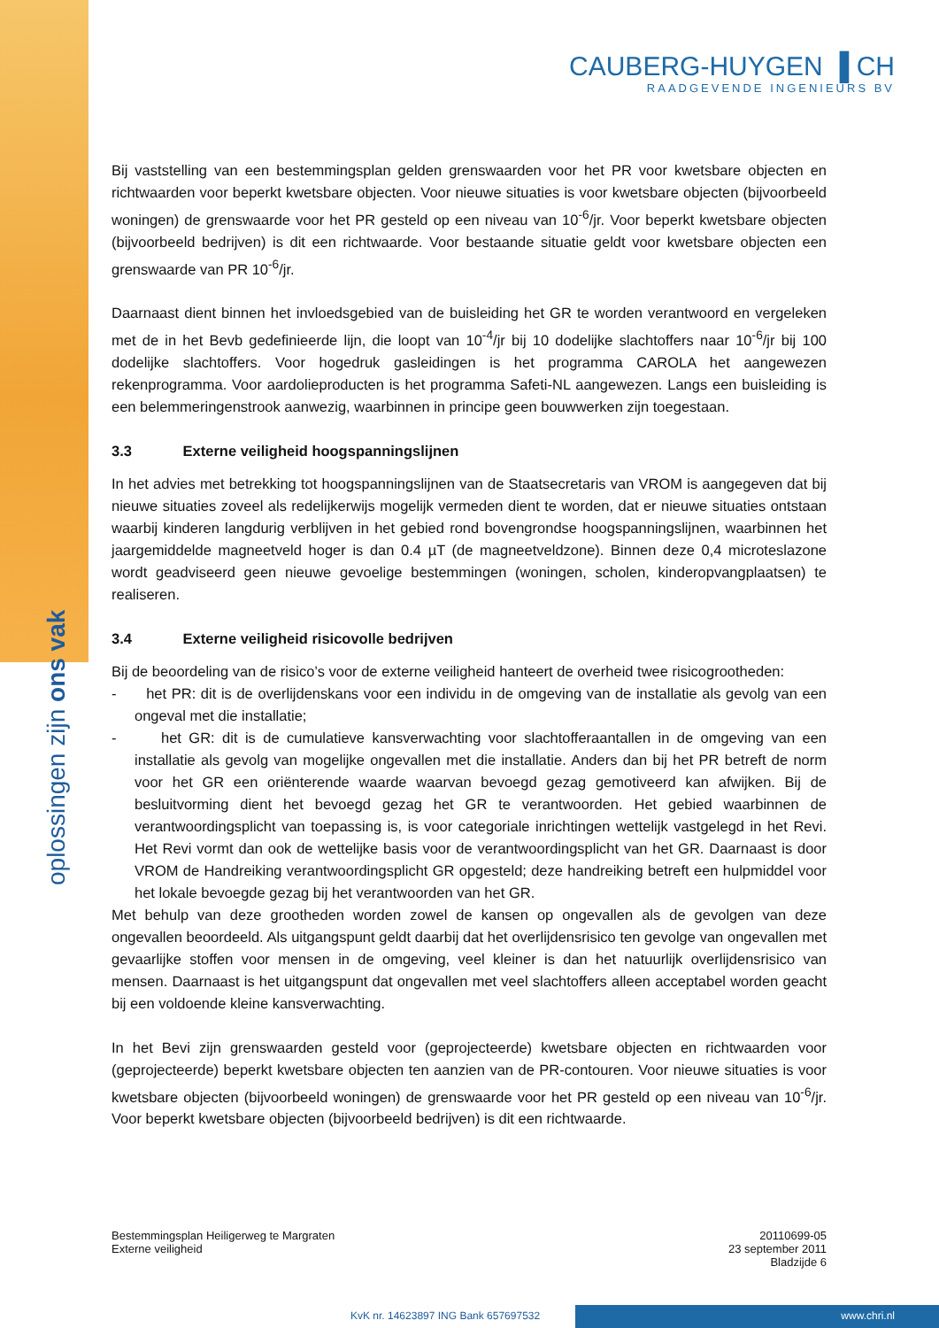oplossingen zijn ons vak
CAUBERG-HUYGEN ▐ CH
RAADGEVENDE INGENIEURS BV
Bij vaststelling van een bestemmingsplan gelden grenswaarden voor het PR voor kwetsbare objecten en richtwaarden voor beperkt kwetsbare objecten. Voor nieuwe situaties is voor kwetsbare objecten (bijvoorbeeld woningen) de grenswaarde voor het PR gesteld op een niveau van 10<sup>-6</sup>/jr. Voor beperkt kwetsbare objecten (bijvoorbeeld bedrijven) is dit een richtwaarde. Voor bestaande situatie geldt voor kwetsbare objecten een grenswaarde van PR 10<sup>-6</sup>/jr.
Daarnaast dient binnen het invloedsgebied van de buisleiding het GR te worden verantwoord en vergeleken met de in het Bevb gedefinieerde lijn, die loopt van 10<sup>-4</sup>/jr bij 10 dodelijke slachtoffers naar 10<sup>-6</sup>/jr bij 100 dodelijke slachtoffers. Voor hogedruk gasleidingen is het programma CAROLA het aangewezen rekenprogramma. Voor aardolieproducten is het programma Safeti-NL aangewezen. Langs een buisleiding is een belemmeringenstrook aanwezig, waarbinnen in principe geen bouwwerken zijn toegestaan.
3.3 Externe veiligheid hoogspanningslijnen
In het advies met betrekking tot hoogspanningslijnen van de Staatsecretaris van VROM is aangegeven dat bij nieuwe situaties zoveel als redelijkerwijs mogelijk vermeden dient te worden, dat er nieuwe situaties ontstaan waarbij kinderen langdurig verblijven in het gebied rond bovengrondse hoogspanningslijnen, waarbinnen het jaargemiddelde magneetveld hoger is dan 0.4 µT (de magneetveldzone). Binnen deze 0,4 microteslazone wordt geadviseerd geen nieuwe gevoelige bestemmingen (woningen, scholen, kinderopvangplaatsen) te realiseren.
3.4 Externe veiligheid risicovolle bedrijven
Bij de beoordeling van de risico’s voor de externe veiligheid hanteert de overheid twee risicogrootheden:
- het PR: dit is de overlijdenskans voor een individu in de omgeving van de installatie als gevolg van een ongeval met die installatie;
- het GR: dit is de cumulatieve kansverwachting voor slachtofferaantallen in de omgeving van een installatie als gevolg van mogelijke ongevallen met die installatie. Anders dan bij het PR betreft de norm voor het GR een oriënterende waarde waarvan bevoegd gezag gemotiveerd kan afwijken. Bij de besluitvorming dient het bevoegd gezag het GR te verantwoorden. Het gebied waarbinnen de verantwoordingsplicht van toepassing is, is voor categoriale inrichtingen wettelijk vastgelegd in het Revi. Het Revi vormt dan ook de wettelijke basis voor de verantwoordingsplicht van het GR. Daarnaast is door VROM de Handreiking verantwoordingsplicht GR opgesteld; deze handreiking betreft een hulpmiddel voor het lokale bevoegde gezag bij het verantwoorden van het GR.
Met behulp van deze grootheden worden zowel de kansen op ongevallen als de gevolgen van deze ongevallen beoordeeld. Als uitgangspunt geldt daarbij dat het overlijdensrisico ten gevolge van ongevallen met gevaarlijke stoffen voor mensen in de omgeving, veel kleiner is dan het natuurlijk overlijdensrisico van mensen. Daarnaast is het uitgangspunt dat ongevallen met veel slachtoffers alleen acceptabel worden geacht bij een voldoende kleine kansverwachting.
In het Bevi zijn grenswaarden gesteld voor (geprojecteerde) kwetsbare objecten en richtwaarden voor (geprojecteerde) beperkt kwetsbare objecten ten aanzien van de PR-contouren. Voor nieuwe situaties is voor kwetsbare objecten (bijvoorbeeld woningen) de grenswaarde voor het PR gesteld op een niveau van 10<sup>-6</sup>/jr. Voor beperkt kwetsbare objecten (bijvoorbeeld bedrijven) is dit een richtwaarde.
Bestemmingsplan Heiligerweg te Margraten
Externe veiligheid
20110699-05
23 september 2011
Bladzijde 6
KvK nr. 14623897 ING Bank 657697532
www.chri.nl